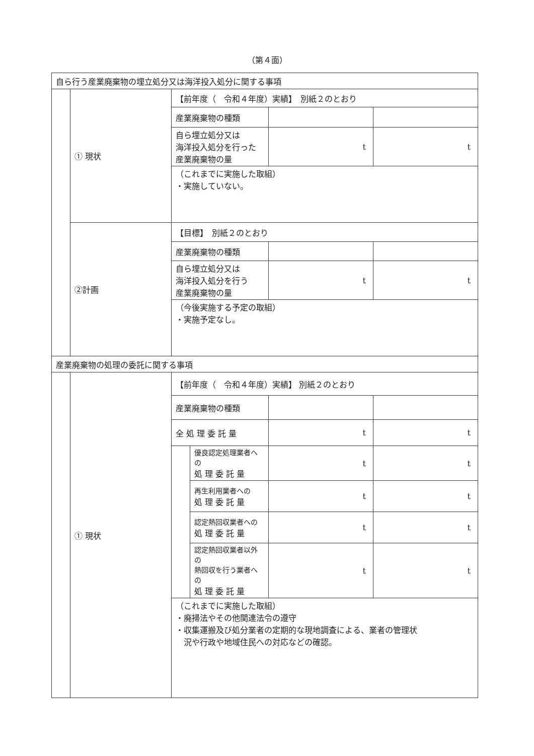（第４面）
| 自ら行う産業廃棄物の埋立処分又は海洋投入処分に関する事項 | | | | | |
| | ① 現状 | 【前年度（ 令和４年度）実績】 別紙２のとおり | | | |
| | | 産業廃棄物の種類 | | | |
| | | 自ら埋立処分又は 海洋投入処分を行った 産業廃棄物の量 | | t | t |
| | | （これまでに実施した取組） ・実施していない。 | | | |
| | ②計画 | 【目標】 別紙２のとおり | | | |
| | | 産業廃棄物の種類 | | | |
| | | 自ら埋立処分又は 海洋投入処分を行う 産業廃棄物の量 | | t | t |
| | | （今後実施する予定の取組） ・実施予定なし。 | | | |
| 産業廃棄物の処理の委託に関する事項 | | | | | |
| | ① 現状 | 【前年度（ 令和４年度）実績】 別紙２のとおり | | | |
| | | 産業廃棄物の種類 | | | |
| | | 全 処 理 委 託 量 | | t | t |
| | | | 優良認定処理業者への 処 理 委 託 量 | t | t |
| | | | 再生利用業者への 処 理 委 託 量 | t | t |
| | | | 認定熱回収業者への 処 理 委 託 量 | t | t |
| | | | 認定熱回収業者以外の 熱回収を行う業者への 処 理 委 託 量 | t | t |
| | | （これまでに実施した取組） ・廃掃法やその他関連法令の遵守 ・収集運搬及び処分業者の定期的な現地調査による、業者の管理状 況や行政や地域住民への対応などの確認。 | | | |